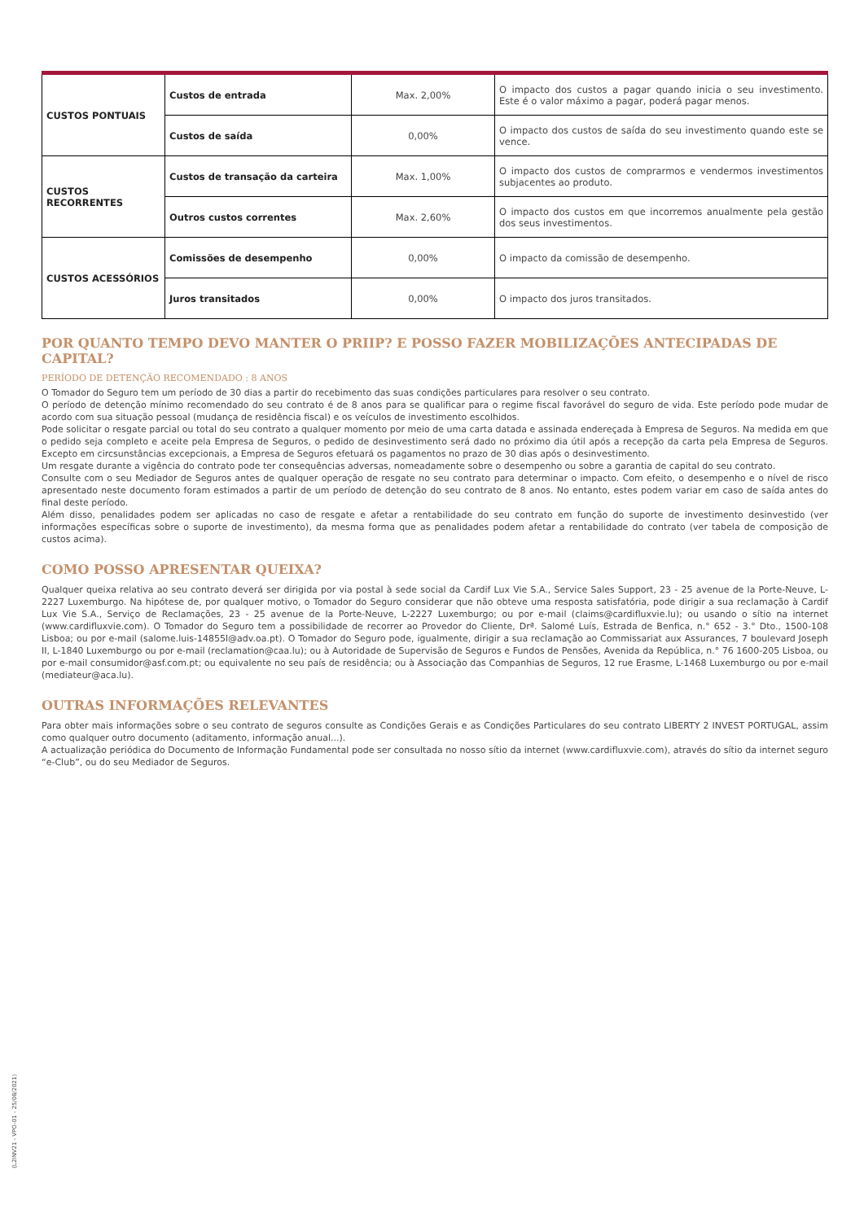| CUSTOS PONTUAIS | Custos de entrada | Max. 2,00% | O impacto dos custos a pagar quando inicia o seu investimento. Este é o valor máximo a pagar, poderá pagar menos. |
| | Custos de saída | 0,00% | O impacto dos custos de saída do seu investimento quando este se vence. |
| CUSTOS RECORRENTES | Custos de transação da carteira | Max. 1,00% | O impacto dos custos de comprarmos e vendermos investimentos subjacentes ao produto. |
| | Outros custos correntes | Max. 2,60% | O impacto dos custos em que incorremos anualmente pela gestão dos seus investimentos. |
| CUSTOS ACESSÓRIOS | Comissões de desempenho | 0,00% | O impacto da comissão de desempenho. |
| | Juros transitados | 0,00% | O impacto dos juros transitados. |
POR QUANTO TEMPO DEVO MANTER O PRIIP? E POSSO FAZER MOBILIZAÇÕES ANTECIPADAS DE CAPITAL?
PERÍODO DE DETENÇÃO RECOMENDADO : 8 ANOS
O Tomador do Seguro tem um período de 30 dias a partir do recebimento das suas condições particulares para resolver o seu contrato.
O período de detenção mínimo recomendado do seu contrato é de 8 anos para se qualificar para o regime fiscal favorável do seguro de vida. Este período pode mudar de acordo com sua situação pessoal (mudança de residência fiscal) e os veículos de investimento escolhidos.
Pode solicitar o resgate parcial ou total do seu contrato a qualquer momento por meio de uma carta datada e assinada endereçada à Empresa de Seguros. Na medida em que o pedido seja completo e aceite pela Empresa de Seguros, o pedido de desinvestimento será dado no próximo dia útil após a recepção da carta pela Empresa de Seguros. Excepto em circsunstâncias excepcionais, a Empresa de Seguros efetuará os pagamentos no prazo de 30 dias após o desinvestimento.
Um resgate durante a vigência do contrato pode ter consequências adversas, nomeadamente sobre o desempenho ou sobre a garantia de capital do seu contrato.
Consulte com o seu Mediador de Seguros antes de qualquer operação de resgate no seu contrato para determinar o impacto. Com efeito, o desempenho e o nível de risco apresentado neste documento foram estimados a partir de um período de detenção do seu contrato de 8 anos. No entanto, estes podem variar em caso de saída antes do final deste período.
Além disso, penalidades podem ser aplicadas no caso de resgate e afetar a rentabilidade do seu contrato em função do suporte de investimento desinvestido (ver informações específicas sobre o suporte de investimento), da mesma forma que as penalidades podem afetar a rentabilidade do contrato (ver tabela de composição de custos acima).
COMO POSSO APRESENTAR QUEIXA?
Qualquer queixa relativa ao seu contrato deverá ser dirigida por via postal à sede social da Cardif Lux Vie S.A., Service Sales Support, 23 - 25 avenue de la Porte-Neuve, L-2227 Luxemburgo. Na hipótese de, por qualquer motivo, o Tomador do Seguro considerar que não obteve uma resposta satisfatória, pode dirigir a sua reclamação à Cardif Lux Vie S.A., Serviço de Reclamações, 23 - 25 avenue de la Porte-Neuve, L-2227 Luxemburgo; ou por e-mail (claims@cardifluxvie.lu); ou usando o sítio na internet (www.cardifluxvie.com). O Tomador do Seguro tem a possibilidade de recorrer ao Provedor do Cliente, Drª. Salomé Luís, Estrada de Benfica, n.° 652 - 3.° Dto., 1500-108 Lisboa; ou por e-mail (salome.luis-14855l@adv.oa.pt). O Tomador do Seguro pode, igualmente, dirigir a sua reclamação ao Commissariat aux Assurances, 7 boulevard Joseph II, L-1840 Luxemburgo ou por e-mail (reclamation@caa.lu); ou à Autoridade de Supervisão de Seguros e Fundos de Pensões, Avenida da República, n.° 76 1600-205 Lisboa, ou por e-mail consumidor@asf.com.pt; ou equivalente no seu país de residência; ou à Associação das Companhias de Seguros, 12 rue Erasme, L-1468 Luxemburgo ou por e-mail (mediateur@aca.lu).
OUTRAS INFORMAÇÕES RELEVANTES
Para obter mais informações sobre o seu contrato de seguros consulte as Condições Gerais e as Condições Particulares do seu contrato LIBERTY 2 INVEST PORTUGAL, assim como qualquer outro documento (aditamento, informação anual...).
A actualização periódica do Documento de Informação Fundamental pode ser consultada no nosso sítio da internet (www.cardifluxvie.com), através do sítio da internet seguro “e-Club”, ou do seu Mediador de Seguros.
(L2INV21 - VPO-01 - 25/08/2021)